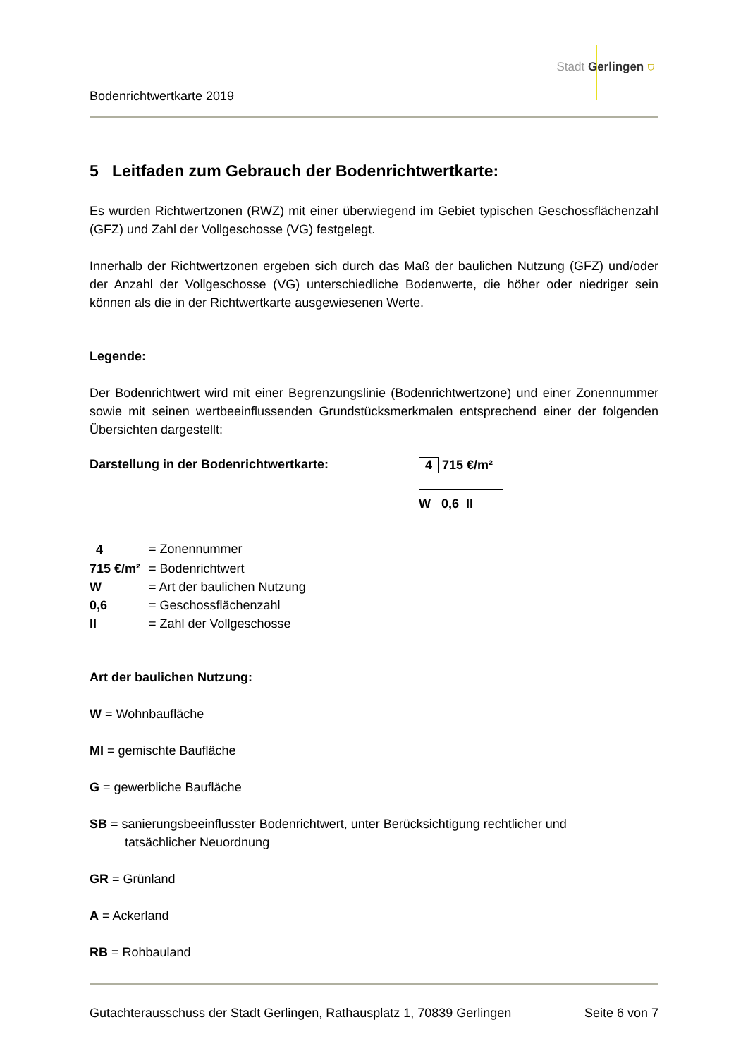Stadt Gerlingen ⛉
Bodenrichtwertkarte 2019
5 Leitfaden zum Gebrauch der Bodenrichtwertkarte:
Es wurden Richtwertzonen (RWZ) mit einer überwiegend im Gebiet typischen Geschossflächenzahl (GFZ) und Zahl der Vollgeschosse (VG) festgelegt.
Innerhalb der Richtwertzonen ergeben sich durch das Maß der baulichen Nutzung (GFZ) und/oder der Anzahl der Vollgeschosse (VG) unterschiedliche Bodenwerte, die höher oder niedriger sein können als die in der Richtwertkarte ausgewiesenen Werte.
Legende:
Der Bodenrichtwert wird mit einer Begrenzungslinie (Bodenrichtwertzone) und einer Zonennummer sowie mit seinen wertbeeinflussenden Grundstücksmerkmalen entsprechend einer der folgenden Übersichten dargestellt:
Darstellung in der Bodenrichtwertkarte: 4 715 €/m²
W 0,6 II
4 = Zonennummer
715 €/m² = Bodenrichtwert
W = Art der baulichen Nutzung
0,6 = Geschossflächenzahl
II = Zahl der Vollgeschosse
Art der baulichen Nutzung:
W = Wohnbaufläche
MI = gemischte Baufläche
G = gewerbliche Baufläche
SB = sanierungsbeeinflusster Bodenrichtwert, unter Berücksichtigung rechtlicher und
tatsächlicher Neuordnung
GR = Grünland
A = Ackerland
RB = Rohbauland
Gutachterausschuss der Stadt Gerlingen, Rathausplatz 1, 70839 Gerlingen Seite 6 von 7